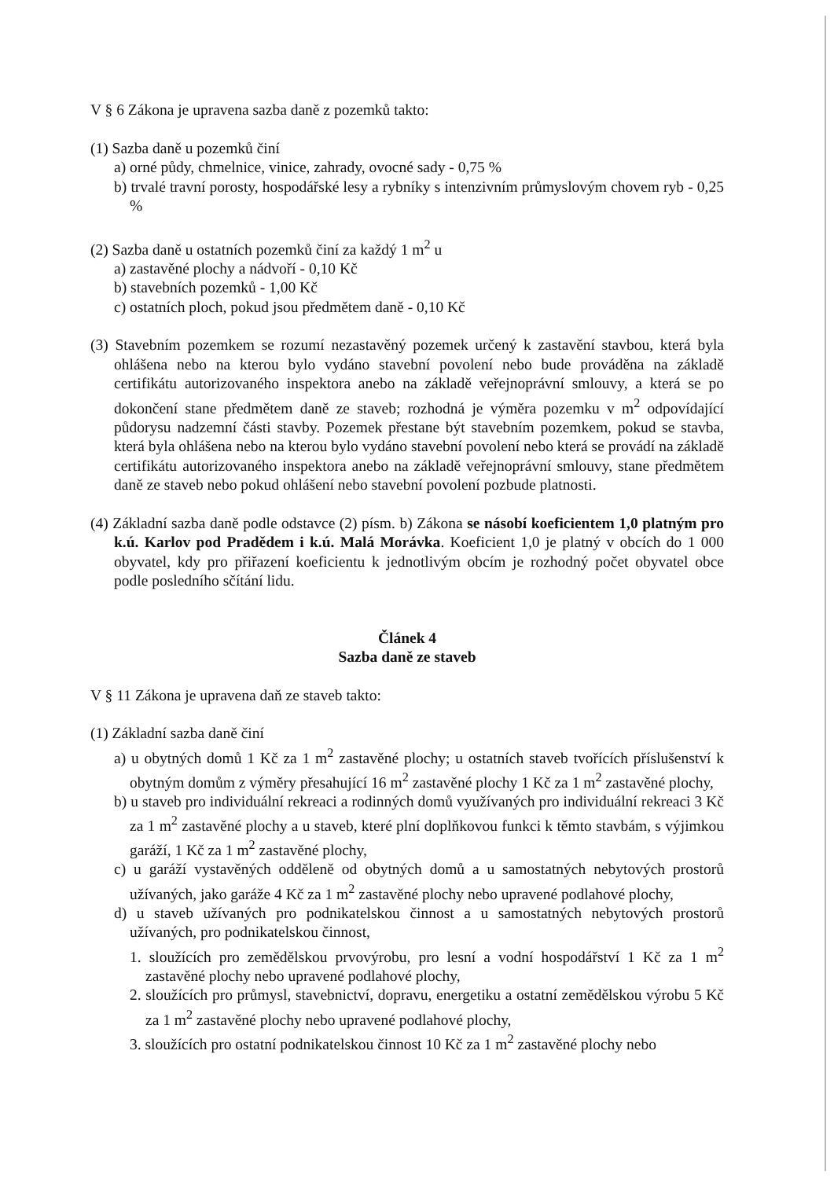V § 6 Zákona je upravena sazba daně z pozemků takto:
(1) Sazba daně u pozemků činí
a) orné půdy, chmelnice, vinice, zahrady, ovocné sady - 0,75 %
b) trvalé travní porosty, hospodářské lesy a rybníky s intenzivním průmyslovým chovem ryb - 0,25 %
(2) Sazba daně u ostatních pozemků činí za každý 1 m<sup>2</sup> u
a) zastavěné plochy a nádvoří - 0,10 Kč
b) stavebních pozemků - 1,00 Kč
c) ostatních ploch, pokud jsou předmětem daně - 0,10 Kč
(3) Stavebním pozemkem se rozumí nezastavěný pozemek určený k zastavění stavbou, která byla ohlášena nebo na kterou bylo vydáno stavební povolení nebo bude prováděna na základě certifikátu autorizovaného inspektora anebo na základě veřejnoprávní smlouvy, a která se po dokončení stane předmětem daně ze staveb; rozhodná je výměra pozemku v m<sup>2</sup> odpovídající půdorysu nadzemní části stavby. Pozemek přestane být stavebním pozemkem, pokud se stavba, která byla ohlášena nebo na kterou bylo vydáno stavební povolení nebo která se provádí na základě certifikátu autorizovaného inspektora anebo na základě veřejnoprávní smlouvy, stane předmětem daně ze staveb nebo pokud ohlášení nebo stavební povolení pozbude platnosti.
(4) Základní sazba daně podle odstavce (2) písm. b) Zákona se násobí koeficientem 1,0 platným pro k.ú. Karlov pod Pradědem i k.ú. Malá Morávka. Koeficient 1,0 je platný v obcích do 1 000 obyvatel, kdy pro přiřazení koeficientu k jednotlivým obcím je rozhodný počet obyvatel obce podle posledního sčítání lidu.
Článek 4
Sazba daně ze staveb
V § 11 Zákona je upravena daň ze staveb takto:
(1) Základní sazba daně činí
a) u obytných domů 1 Kč za 1 m<sup>2</sup> zastavěné plochy; u ostatních staveb tvořících příslušenství k obytným domům z výměry přesahující 16 m<sup>2</sup> zastavěné plochy 1 Kč za 1 m<sup>2</sup> zastavěné plochy,
b) u staveb pro individuální rekreaci a rodinných domů využívaných pro individuální rekreaci 3 Kč za 1 m<sup>2</sup> zastavěné plochy a u staveb, které plní doplňkovou funkci k těmto stavbám, s výjimkou garáží, 1 Kč za 1 m<sup>2</sup> zastavěné plochy,
c) u garáží vystavěných odděleně od obytných domů a u samostatných nebytových prostorů užívaných, jako garáže 4 Kč za 1 m<sup>2</sup> zastavěné plochy nebo upravené podlahové plochy,
d) u staveb užívaných pro podnikatelskou činnost a u samostatných nebytových prostorů užívaných, pro podnikatelskou činnost,
1. sloužících pro zemědělskou prvovýrobu, pro lesní a vodní hospodářství 1 Kč za 1 m<sup>2</sup> zastavěné plochy nebo upravené podlahové plochy,
2. sloužících pro průmysl, stavebnictví, dopravu, energetiku a ostatní zemědělskou výrobu 5 Kč za 1 m<sup>2</sup> zastavěné plochy nebo upravené podlahové plochy,
3. sloužících pro ostatní podnikatelskou činnost 10 Kč za 1 m<sup>2</sup> zastavěné plochy nebo